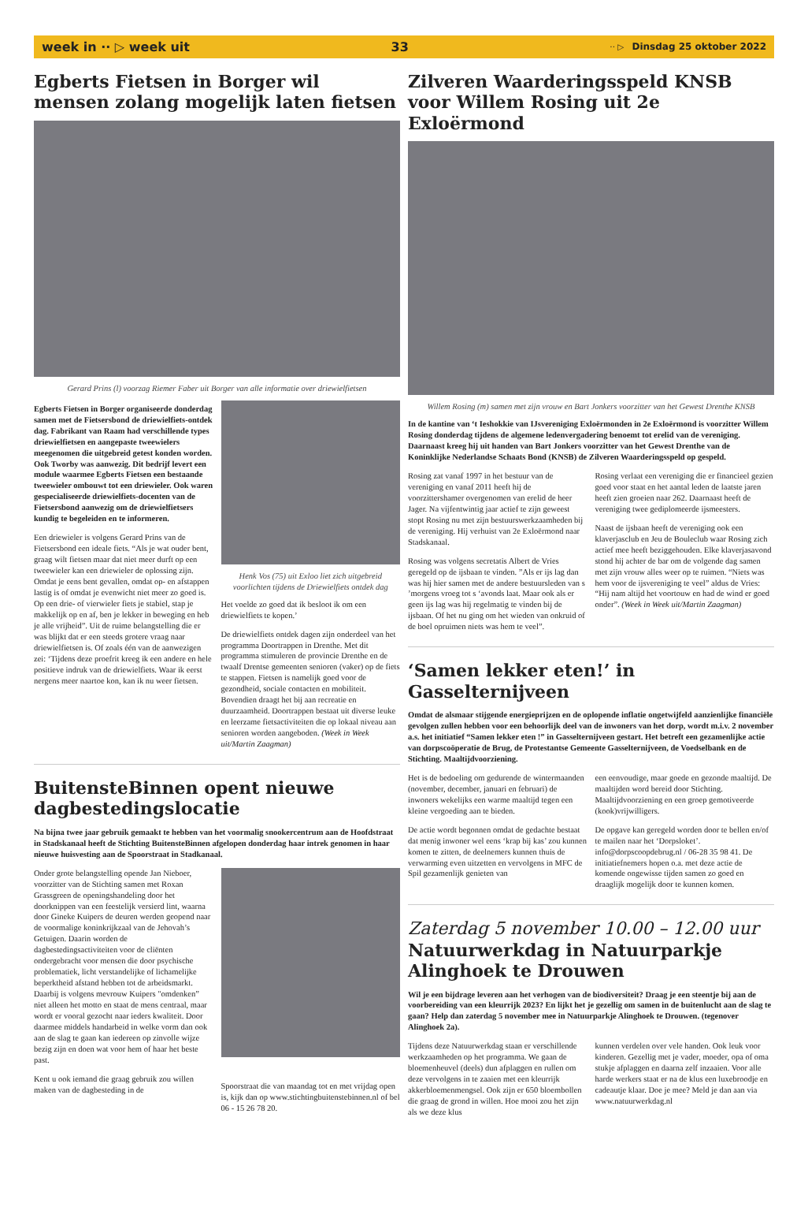week in ·· ▷ week uit 33 ·· ▷ Dinsdag 25 oktober 2022
Egberts Fietsen in Borger wil mensen zolang mogelijk laten fietsen
Gerard Prins (l) voorzag Riemer Faber uit Borger van alle informatie over driewielfietsen
Egberts Fietsen in Borger organiseerde donderdag samen met de Fietsersbond de driewielfiets-ontdek dag. Fabrikant van Raam had verschillende types driewielfietsen en aangepaste tweewielers meegenomen die uitgebreid getest konden worden. Ook Tworby was aanwezig. Dit bedrijf levert een module waarmee Egberts Fietsen een bestaande tweewieler ombouwt tot een driewieler. Ook waren gespecialiseerde driewielfiets-docenten van de Fietsersbond aanwezig om de driewielfietsers kundig te begeleiden en te informeren.
Een driewieler is volgens Gerard Prins van de Fietsersbond een ideale fiets. “Als je wat ouder bent, graag wilt fietsen maar dat niet meer durft op een tweewieler kan een driewieler de oplossing zijn. Omdat je eens bent gevallen, omdat op- en afstappen lastig is of omdat je evenwicht niet meer zo goed is. Op een drie- of vierwieler fiets je stabiel, stap je makkelijk op en af, ben je lekker in beweging en heb je alle vrijheid”. Uit de ruime belangstelling die er was blijkt dat er een steeds grotere vraag naar driewielfietsen is. Of zoals één van de aanwezigen zei: ‘Tijdens deze proefrit kreeg ik een andere en hele positieve indruk van de driewielfiets. Waar ik eerst nergens meer naartoe kon, kan ik nu weer fietsen.
Henk Vos (75) uit Exloo liet zich uitgebreid voorlichten tijdens de Driewielfiets ontdek dag
Het voelde zo goed dat ik besloot ik om een driewielfiets te kopen.’
De driewielfiets ontdek dagen zijn onderdeel van het programma Doortrappen in Drenthe. Met dit programma stimuleren de provincie Drenthe en de twaalf Drentse gemeenten senioren (vaker) op de fiets te stappen. Fietsen is namelijk goed voor de gezondheid, sociale contacten en mobiliteit. Bovendien draagt het bij aan recreatie en duurzaamheid. Doortrappen bestaat uit diverse leuke en leerzame fietsactiviteiten die op lokaal niveau aan senioren worden aangeboden. (Week in Week uit/Martin Zaagman)
BuitensteBinnen opent nieuwe dagbestedingslocatie
Na bijna twee jaar gebruik gemaakt te hebben van het voormalig snookercentrum aan de Hoofdstraat in Stadskanaal heeft de Stichting BuitensteBinnen afgelopen donderdag haar intrek genomen in haar nieuwe huisvesting aan de Spoorstraat in Stadkanaal.
Onder grote belangstelling opende Jan Nieboer, voorzitter van de Stichting samen met Roxan Grassgreen de openingshandeling door het doorknippen van een feestelijk versierd lint, waarna door Gineke Kuipers de deuren werden geopend naar de voormalige koninkrijkzaal van de Jehovah’s Getuigen. Daarin worden de dagbestedingsactiviteiten voor de cliënten ondergebracht voor mensen die door psychische problematiek, licht verstandelijke of lichamelijke beperktheid afstand hebben tot de arbeidsmarkt. Daarbij is volgens mevrouw Kuipers "omdenken” niet alleen het motto en staat de mens centraal, maar wordt er vooral gezocht naar ieders kwaliteit. Door daarmee middels handarbeid in welke vorm dan ook aan de slag te gaan kan iedereen op zinvolle wijze bezig zijn en doen wat voor hem of haar het beste past.
Kent u ook iemand die graag gebruik zou willen maken van de dagbesteding in de
Spoorstraat die van maandag tot en met vrijdag open is, kijk dan op www.stichtingbuitenstebinnen.nl of bel 06 - 15 26 78 20.
Zilveren Waarderingsspeld KNSB voor Willem Rosing uit 2e Exloërmond
Willem Rosing (m) samen met zijn vrouw en Bart Jonkers voorzitter van het Gewest Drenthe KNSB
In de kantine van ‘t Ieshokkie van IJsvereniging Exloërmonden in 2e Exloërmond is voorzitter Willem Rosing donderdag tijdens de algemene ledenvergadering benoemt tot erelid van de vereniging. Daarnaast kreeg hij uit handen van Bart Jonkers voorzitter van het Gewest Drenthe van de Koninklijke Nederlandse Schaats Bond (KNSB) de Zilveren Waarderingsspeld op gespeld.
Rosing zat vanaf 1997 in het bestuur van de vereniging en vanaf 2011 heeft hij de voorzittershamer overgenomen van erelid de heer Jager. Na vijfentwintig jaar actief te zijn geweest stopt Rosing nu met zijn bestuurswerkzaamheden bij de vereniging. Hij verhuist van 2e Exloërmond naar Stadskanaal.
Rosing was volgens secretatis Albert de Vries geregeld op de ijsbaan te vinden. ”Als er ijs lag dan was hij hier samen met de andere bestuursleden van s ’morgens vroeg tot s ‘avonds laat. Maar ook als er geen ijs lag was hij regelmatig te vinden bij de ijsbaan. Of het nu ging om het wieden van onkruid of de boel opruimen niets was hem te veel”.
Rosing verlaat een vereniging die er financieel gezien goed voor staat en het aantal leden de laatste jaren heeft zien groeien naar 262. Daarnaast heeft de vereniging twee gediplomeerde ijsmeesters.
Naast de ijsbaan heeft de vereniging ook een klaverjasclub en Jeu de Bouleclub waar Rosing zich actief mee heeft beziggehouden. Elke klaverjasavond stond hij achter de bar om de volgende dag samen met zijn vrouw alles weer op te ruimen. “Niets was hem voor de ijsvereniging te veel” aldus de Vries: “Hij nam altijd het voortouw en had de wind er goed onder”. (Week in Week uit/Martin Zaagman)
‘Samen lekker eten!’ in Gasselternijveen
Omdat de alsmaar stijgende energieprijzen en de oplopende inflatie ongetwijfeld aanzienlijke financiële gevolgen zullen hebben voor een behoorlijk deel van de inwoners van het dorp, wordt m.i.v. 2 november a.s. het initiatief “Samen lekker eten !” in Gasselternijveen gestart. Het betreft een gezamenlijke actie van dorpscoöperatie de Brug, de Protestantse Gemeente Gasselternijveen, de Voedselbank en de Stichting. Maaltijdvoorziening.
Het is de bedoeling om gedurende de wintermaanden (november, december, januari en februari) de inwoners wekelijks een warme maaltijd tegen een kleine vergoeding aan te bieden.
De actie wordt begonnen omdat de gedachte bestaat dat menig inwoner wel eens ‘krap bij kas’ zou kunnen komen te zitten, de deelnemers kunnen thuis de verwarming even uitzetten en vervolgens in MFC de Spil gezamenlijk genieten van
een eenvoudige, maar goede en gezonde maaltijd. De maaltijden word bereid door Stichting. Maaltijdvoorziening en een groep gemotiveerde (kook)vrijwilligers.
De opgave kan geregeld worden door te bellen en/of te mailen naar het ‘Dorpsloket’. info@dorpscoopdebrug.nl / 06-28 35 98 41. De initiatiefnemers hopen o.a. met deze actie de komende ongewisse tijden samen zo goed en draaglijk mogelijk door te kunnen komen.
Zaterdag 5 november 10.00 – 12.00 uur
Natuurwerkdag in Natuurparkje Alinghoek te Drouwen
Wil je een bijdrage leveren aan het verhogen van de biodiversiteit? Draag je een steentje bij aan de voorbereiding van een kleurrijk 2023? En lijkt het je gezellig om samen in de buitenlucht aan de slag te gaan? Help dan zaterdag 5 november mee in Natuurparkje Alinghoek te Drouwen. (tegenover Alinghoek 2a).
Tijdens deze Natuurwerkdag staan er verschillende werkzaamheden op het programma. We gaan de bloemenheuvel (deels) dun afplaggen en rullen om deze vervolgens in te zaaien met een kleurrijk akkerbloemenmengsel. Ook zijn er 650 bloembollen die graag de grond in willen. Hoe mooi zou het zijn als we deze klus
kunnen verdelen over vele handen. Ook leuk voor kinderen. Gezellig met je vader, moeder, opa of oma stukje afplaggen en daarna zelf inzaaien. Voor alle harde werkers staat er na de klus een luxebroodje en cadeautje klaar. Doe je mee? Meld je dan aan via www.natuurwerkdag.nl